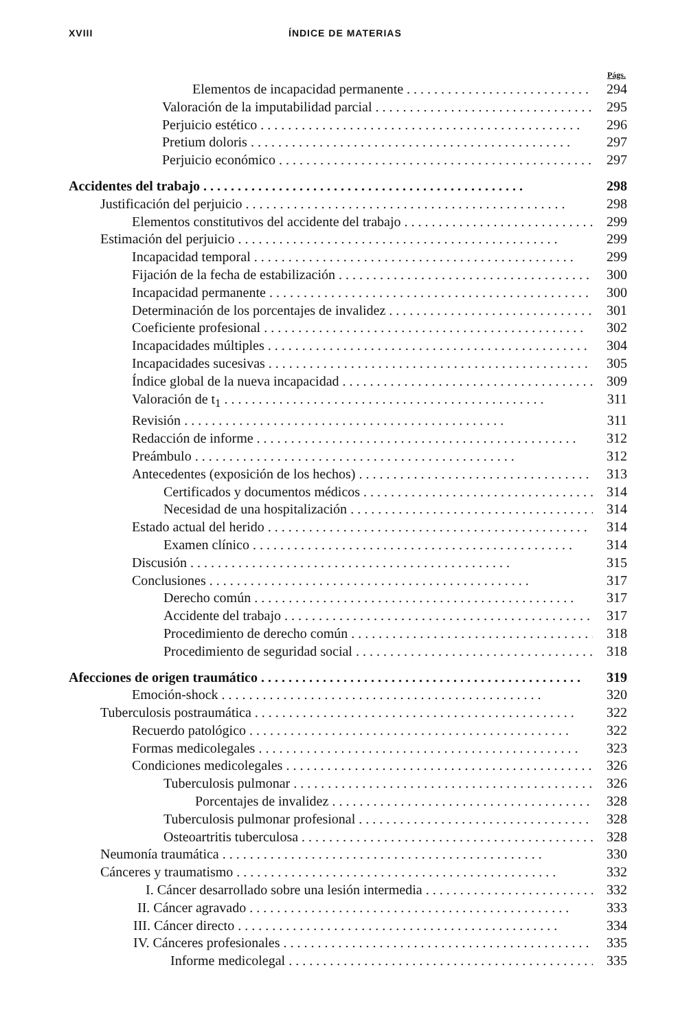XVIII ÍNDICE DE MATERIAS
Págs.
Elementos de incapacidad permanente 294
Valoración de la imputabilidad parcial 295
Perjuicio estético 296
Pretium doloris 297
Perjuicio económico 297
Accidentes del trabajo 298
Justificación del perjuicio 298
Elementos constitutivos del accidente del trabajo 299
Estimación del perjuicio 299
Incapacidad temporal 299
Fijación de la fecha de estabilización 300
Incapacidad permanente 300
Determinación de los porcentajes de invalidez 301
Coeficiente profesional 302
Incapacidades múltiples 304
Incapacidades sucesivas 305
Índice global de la nueva incapacidad 309
Valoración de t<sub>1</sub> 311
Revisión 311
Redacción de informe 312
Preámbulo 312
Antecedentes (exposición de los hechos) 313
Certificados y documentos médicos 314
Necesidad de una hospitalización 314
Estado actual del herido 314
Examen clínico 314
Discusión 315
Conclusiones 317
Derecho común 317
Accidente del trabajo 317
Procedimiento de derecho común 318
Procedimiento de seguridad social 318
Afecciones de origen traumático 319
Emoción-shock 320
Tuberculosis postraumática 322
Recuerdo patológico 322
Formas medicolegales 323
Condiciones medicolegales 326
Tuberculosis pulmonar 326
Porcentajes de invalidez 328
Tuberculosis pulmonar profesional 328
Osteoartritis tuberculosa 328
Neumonía traumática 330
Cánceres y traumatismo 332
I. Cáncer desarrollado sobre una lesión intermedia 332
II. Cáncer agravado 333
III. Cáncer directo 334
IV. Cánceres profesionales 335
Informe medicolegal 335